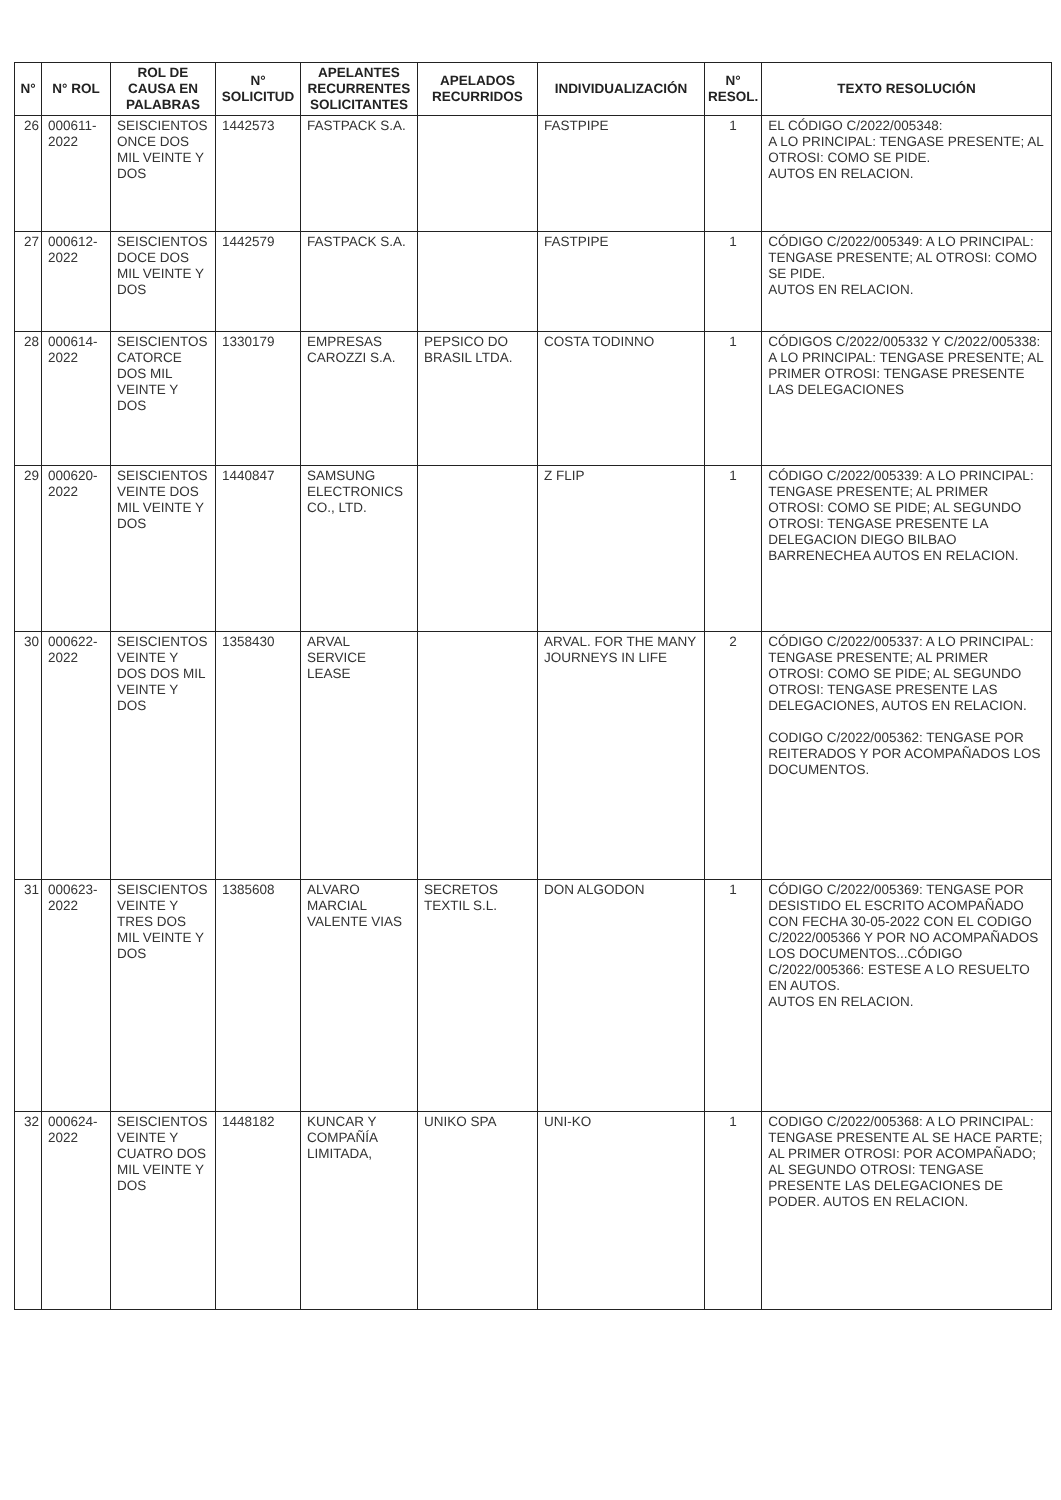| N° | N° ROL | ROL DE CAUSA EN PALABRAS | N° SOLICITUD | APELANTES RECURRENTES SOLICITANTES | APELADOS RECURRIDOS | INDIVIDUALIZACIÓN | N° RESOL. | TEXTO RESOLUCIÓN |
| --- | --- | --- | --- | --- | --- | --- | --- | --- |
| 26 | 000611-2022 | SEISCIENTOS ONCE DOS MIL VEINTE Y DOS | 1442573 | FASTPACK S.A. | | FASTPIPE | 1 | EL CÓDIGO C/2022/005348: A LO PRINCIPAL: TENGASE PRESENTE; AL OTROSI: COMO SE PIDE. AUTOS EN RELACION. |
| 27 | 000612-2022 | SEISCIENTOS DOCE DOS MIL VEINTE Y DOS | 1442579 | FASTPACK S.A. | | FASTPIPE | 1 | CÓDIGO C/2022/005349: A LO PRINCIPAL: TENGASE PRESENTE; AL OTROSI: COMO SE PIDE. AUTOS EN RELACION. |
| 28 | 000614-2022 | SEISCIENTOS CATORCE DOS MIL VEINTE Y DOS | 1330179 | EMPRESAS CAROZZI S.A. | PEPSICO DO BRASIL LTDA. | COSTA TODINNO | 1 | CÓDIGOS C/2022/005332 Y C/2022/005338: A LO PRINCIPAL: TENGASE PRESENTE; AL PRIMER OTROSI: TENGASE PRESENTE LAS DELEGACIONES |
| 29 | 000620-2022 | SEISCIENTOS VEINTE DOS MIL VEINTE Y DOS | 1440847 | SAMSUNG ELECTRONICS CO., LTD. | | Z FLIP | 1 | CÓDIGO C/2022/005339: A LO PRINCIPAL: TENGASE PRESENTE; AL PRIMER OTROSI: COMO SE PIDE; AL SEGUNDO OTROSI: TENGASE PRESENTE LA DELEGACION DIEGO BILBAO BARRENECHEA AUTOS EN RELACION. |
| 30 | 000622-2022 | SEISCIENTOS VEINTE Y DOS DOS MIL VEINTE Y DOS | 1358430 | ARVAL SERVICE LEASE | | ARVAL. FOR THE MANY JOURNEYS IN LIFE | 2 | CÓDIGO C/2022/005337: A LO PRINCIPAL: TENGASE PRESENTE; AL PRIMER OTROSI: COMO SE PIDE; AL SEGUNDO OTROSI: TENGASE PRESENTE LAS DELEGACIONES, AUTOS EN RELACION. CODIGO C/2022/005362: TENGASE POR REITERADOS Y POR ACOMPAÑADOS LOS DOCUMENTOS. |
| 31 | 000623-2022 | SEISCIENTOS VEINTE Y TRES DOS MIL VEINTE Y DOS | 1385608 | ALVARO MARCIAL VALENTE VIAS | SECRETOS TEXTIL S.L. | DON ALGODON | 1 | CÓDIGO C/2022/005369: TENGASE POR DESISTIDO EL ESCRITO ACOMPAÑADO CON FECHA 30-05-2022 CON EL CODIGO C/2022/005366 Y POR NO ACOMPAÑADOS LOS DOCUMENTOS...CÓDIGO C/2022/005366: ESTESE A LO RESUELTO EN AUTOS. AUTOS EN RELACION. |
| 32 | 000624-2022 | SEISCIENTOS VEINTE Y CUATRO DOS MIL VEINTE Y DOS | 1448182 | KUNCAR Y COMPAÑÍA LIMITADA, | UNIKO SPA | UNI-KO | 1 | CODIGO C/2022/005368: A LO PRINCIPAL: TENGASE PRESENTE AL SE HACE PARTE; AL PRIMER OTROSI: POR ACOMPAÑADO; AL SEGUNDO OTROSI: TENGASE PRESENTE LAS DELEGACIONES DE PODER. AUTOS EN RELACION. |